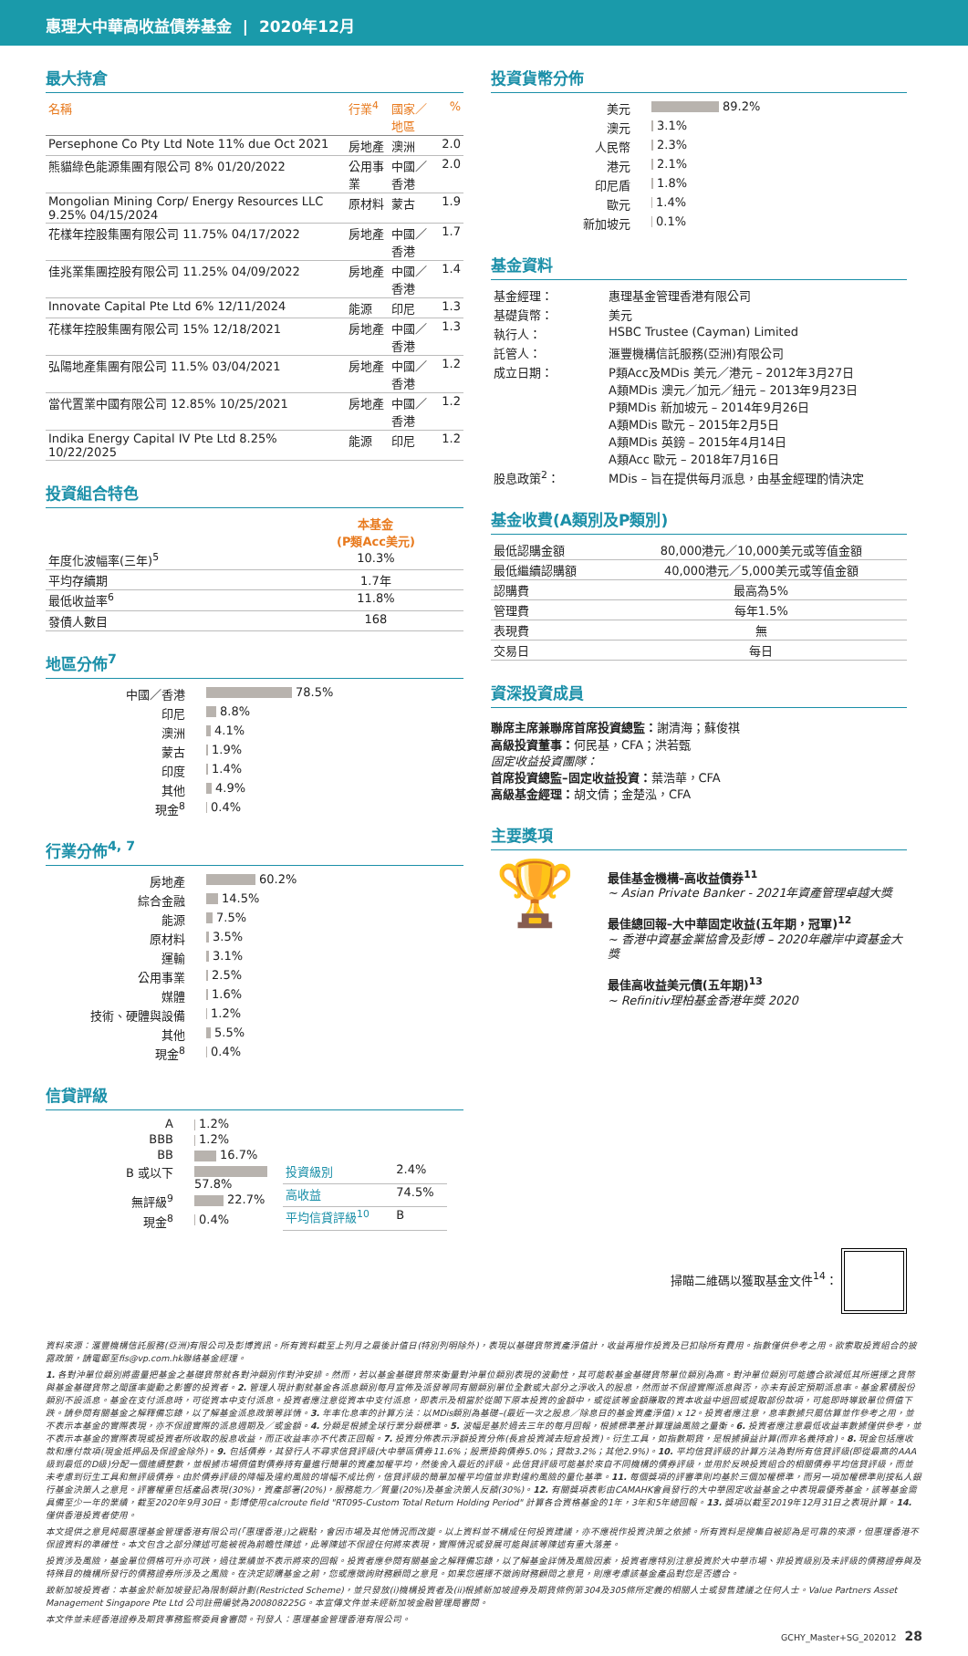惠理大中華高收益債券基金 | 2020年12月
最大持倉
| 名稱 | 行業<sup>4</sup> | 國家／地區 | % |
| --- | --- | --- | --- |
| Persephone Co Pty Ltd Note 11% due Oct 2021 | 房地產 | 澳洲 | 2.0 |
| 熊貓綠色能源集團有限公司 8% 01/20/2022 | 公用事業 | 中國／香港 | 2.0 |
| Mongolian Mining Corp/ Energy Resources LLC 9.25% 04/15/2024 | 原材料 | 蒙古 | 1.9 |
| 花樣年控股集團有限公司 11.75% 04/17/2022 | 房地產 | 中國／香港 | 1.7 |
| 佳兆業集團控股有限公司 11.25% 04/09/2022 | 房地產 | 中國／香港 | 1.4 |
| Innovate Capital Pte Ltd 6% 12/11/2024 | 能源 | 印尼 | 1.3 |
| 花樣年控股集團有限公司 15% 12/18/2021 | 房地產 | 中國／香港 | 1.3 |
| 弘陽地產集團有限公司 11.5% 03/04/2021 | 房地產 | 中國／香港 | 1.2 |
| 當代置業中國有限公司 12.85% 10/25/2021 | 房地產 | 中國／香港 | 1.2 |
| Indika Energy Capital IV Pte Ltd 8.25% 10/22/2025 | 能源 | 印尼 | 1.2 |
投資組合特色
| | 本基金 (P類Acc美元) |
| --- | --- |
| 年度化波幅率(三年)<sup>5</sup> | 10.3% |
| 平均存續期 | 1.7年 |
| 最低收益率<sup>6</sup> | 11.8% |
| 發債人數目 | 168 |
地區分佈<sup>7</sup>
| 中國／香港 | 78.5% |
| 印尼 | 8.8% |
| 澳洲 | 4.1% |
| 蒙古 | 1.9% |
| 印度 | 1.4% |
| 其他 | 4.9% |
| 現金<sup>8</sup> | 0.4% |
行業分佈<sup>4, 7</sup>
| 房地產 | 60.2% |
| 綜合金融 | 14.5% |
| 能源 | 7.5% |
| 原材料 | 3.5% |
| 運輸 | 3.1% |
| 公用事業 | 2.5% |
| 媒體 | 1.6% |
| 技術、硬體與設備 | 1.2% |
| 其他 | 5.5% |
| 現金<sup>8</sup> | 0.4% |
信貸評級
| A | 1.2% |
| BBB | 1.2% |
| BB | 16.7% |
| B 或以下 | 57.8% |
| 無評級<sup>9</sup> | 22.7% |
| 現金<sup>8</sup> | 0.4% |
| 投資級別 | 2.4% |
| 高收益 | 74.5% |
| 平均信貸評級<sup>10</sup> | B |
投資貨幣分佈
| 美元 | 89.2% |
| 澳元 | 3.1% |
| 人民幣 | 2.3% |
| 港元 | 2.1% |
| 印尼盾 | 1.8% |
| 歐元 | 1.4% |
| 新加坡元 | 0.1% |
基金資料
| 基金經理： | 惠理基金管理香港有限公司 |
| 基礎貨幣： | 美元 |
| 執行人： | HSBC Trustee (Cayman) Limited |
| 託管人： | 滙豐機構信託服務(亞洲)有限公司 |
| 成立日期： | P類Acc及MDis 美元／港元 – 2012年3月27日 A類MDis 澳元／加元／紐元 – 2013年9月23日 P類MDis 新加坡元 – 2014年9月26日 A類MDis 歐元 – 2015年2月5日 A類MDis 英鎊 – 2015年4月14日 A類Acc 歐元 – 2018年7月16日 |
| 股息政策<sup>2</sup>： | MDis – 旨在提供每月派息，由基金經理酌情決定 |
基金收費(A類別及P類別)
| 最低認購金額 | 80,000港元／10,000美元或等值金額 |
| 最低繼續認購額 | 40,000港元／5,000美元或等值金額 |
| 認購費 | 最高為5% |
| 管理費 | 每年1.5% |
| 表現費 | 無 |
| 交易日 | 每日 |
資深投資成員
聯席主席兼聯席首席投資總監：謝清海；蘇俊祺
高級投資董事：何民基，CFA；洪若甄
固定收益投資團隊：
首席投資總監–固定收益投資：葉浩華，CFA
高級基金經理：胡文倩；金楚泓，CFA
主要獎項
🏆
最佳基金機構–高收益債券<sup>11</sup>
~ Asian Private Banker - 2021年資產管理卓越大獎
最佳總回報–大中華固定收益(五年期，冠軍)<sup>12</sup>
~ 香港中資基金業協會及彭博 – 2020年離岸中資基金大獎
最佳高收益美元債(五年期)<sup>13</sup>
~ Refinitiv理柏基金香港年獎 2020
掃瞄二維碼以獲取基金文件<sup>14</sup>：
資料來源：滙豐機構信託服務(亞洲)有限公司及彭博資訊。所有資料截至上列月之最後計值日(特別列明除外)，表現以基礎貨幣資產淨值計，收益再撥作投資及已扣除所有費用。指數僅供參考之用。欲索取投資組合的披露政策，請電郵至fis@vp.com.hk聯絡基金經理。
1. 各對沖單位類別將盡量把基金之基礎貨幣就各對沖類別作對沖安排。然而，若以基金基礎貨幣來衡量對沖單位類別表現的波動性，其可能較基金基礎貨幣單位類別為高。對沖單位類別可能適合欲減低其所選擇之貨幣與基金基礎貨幣之間匯率變動之影響的投資者。2. 管理人現計劃就基金各派息類別每月宣佈及派發等同有關類別單位全數或大部分之淨收入的股息，然而並不保證實際派息與否，亦未有設定預期派息率。基金累積股份類別不設派息。基金在支付派息時，可從資本中支付派息。投資者應注意從資本中支付派息，即表示及相當於從閣下原本投資的金額中，或從該等金額賺取的資本收益中退回或提取部份款項，可能即時導致單位價值下跌。請參閱有關基金之解釋備忘錄，以了解基金派息政策等詳情。3. 年率化息率的計算方法：以MDis類別為基礎–(最近一次之股息／除息日的基金資產淨值) x 12。投資者應注意，息率數據只屬估算並作參考之用，並不表示本基金的實際表現，亦不保證實際的派息週期及／或金額。4. 分類是根據全球行業分類標準。5. 波幅是基於過去三年的每月回報，根據標準差計算理論風險之量衡。6. 投資者應注意最低收益率數據僅供參考，並不表示本基金的實際表現或投資者所收取的股息收益，而正收益率亦不代表正回報。7. 投資分佈表示淨額投資分佈(長倉投資減去短倉投資)。衍生工具，如指數期貨，是根據損益計算(而非名義持倉)。8. 現金包括應收款和應付款項(現金抵押品及保證金除外)。9. 包括債券，其發行人不尋求信貸評級(大中華區債券11.6%；股票掛鈎債券5.0%；貸款3.2%；其他2.9%)。10. 平均信貸評級的計算方法為對所有信貸評級(即從最高的AAA級到最低的D級)分配一個連續整數，並根據市場價值對債券持有量進行簡單的資產加權平均，然後舍入最近的評級。此信貸評級可能基於來自不同機構的債券評級，並用於反映投資組合的相關債券平均信貸評級，而並未考慮到衍生工具和無評級債券。由於債券評級的降幅及違約風險的增幅不成比例，信貸評級的簡單加權平均值並非對違約風險的量化基準。11. 每個獎項的評審準則均基於三個加權標準，而另一項加權標準則按私人銀行基金決策人之意見。評審權重包括產品表現(30%)，資產部署(20%)，服務能力／質量(20%)及基金決策人反饋(30%)。12. 有關獎項表彰由CAMAHK會員發行的大中華固定收益基金之中表現最優秀基金，該等基金需具備至少一年的業績，截至2020年9月30日。彭博使用calcroute field "RT095-Custom Total Return Holding Period" 計算各合資格基金的1年，3年和5年總回報。13. 獎項以截至2019年12月31日之表現計算。14. 僅供香港投資者使用。
本文提供之意見純屬惠理基金管理香港有限公司(「惠理香港」)之觀點，會因市場及其他情況而改變。以上資料並不構成任何投資建議，亦不應視作投資決策之依據。所有資料是搜集自被認為是可靠的來源，但惠理香港不保證資料的準確性。本文包含之部分陳述可能被視為前瞻性陳述，此等陳述不保證任何將來表現，實際情況或發展可能與該等陳述有重大落差。
投資涉及風險，基金單位價格可升亦可跌，過往業績並不表示將來的回報。投資者應參閱有關基金之解釋備忘錄，以了解基金詳情及風險因素，投資者應特別注意投資於大中華市場、非投資級別及未評級的債務證券與及特殊目的機構所發行的債務證券所涉及之風險。在決定認購基金之前，您或應徵詢財務顧問之意見。如果您選擇不徵詢財務顧問之意見，則應考慮該基金產品對您是否適合。
致新加坡投資者：本基金於新加坡登記為限制類計劃(Restricted Scheme)，並只發放(i)機構投資者及(ii)根據新加坡證券及期貨條例第304及305條所定義的相關人士或發售建議之任何人士。Value Partners Asset Management Singapore Pte Ltd 公司註冊編號為200808225G。本宣傳文件並未經新加坡金融管理局審閱。
本文件並未經香港證券及期貨事務監察委員會審閱。刊發人：惠理基金管理香港有限公司。
GCHY_Master+SG_202012 28